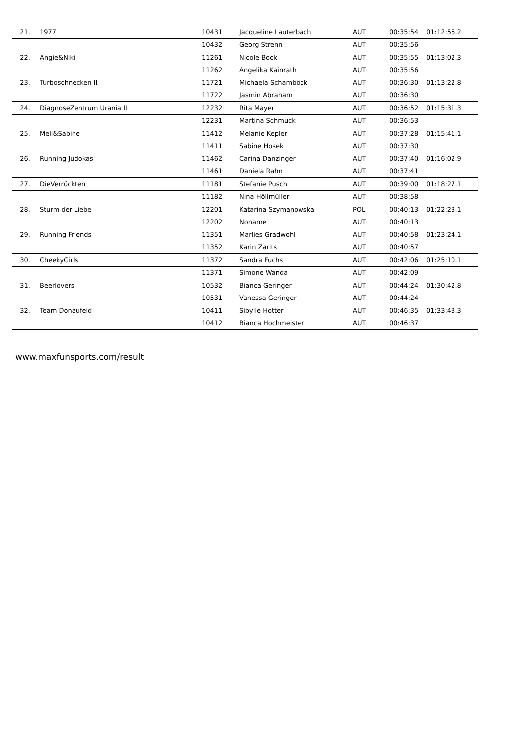| 21. | 1977 | 10431 | Jacqueline Lauterbach | AUT | 00:35:54 | 01:12:56.2 |
| | | 10432 | Georg Strenn | AUT | 00:35:56 | |
| 22. | Angie&Niki | 11261 | Nicole Bock | AUT | 00:35:55 | 01:13:02.3 |
| | | 11262 | Angelika Kainrath | AUT | 00:35:56 | |
| 23. | Turboschnecken II | 11721 | Michaela Schamböck | AUT | 00:36:30 | 01:13:22.8 |
| | | 11722 | Jasmin Abraham | AUT | 00:36:30 | |
| 24. | DiagnoseZentrum Urania II | 12232 | Rita Mayer | AUT | 00:36:52 | 01:15:31.3 |
| | | 12231 | Martina Schmuck | AUT | 00:36:53 | |
| 25. | Meli&Sabine | 11412 | Melanie Kepler | AUT | 00:37:28 | 01:15:41.1 |
| | | 11411 | Sabine Hosek | AUT | 00:37:30 | |
| 26. | Running Judokas | 11462 | Carina Danzinger | AUT | 00:37:40 | 01:16:02.9 |
| | | 11461 | Daniela Rahn | AUT | 00:37:41 | |
| 27. | DieVerrückten | 11181 | Stefanie Pusch | AUT | 00:39:00 | 01:18:27.1 |
| | | 11182 | Nina Höllmüller | AUT | 00:38:58 | |
| 28. | Sturm der Liebe | 12201 | Katarina Szymanowska | POL | 00:40:13 | 01:22:23.1 |
| | | 12202 | Noname | AUT | 00:40:13 | |
| 29. | Running Friends | 11351 | Marlies Gradwohl | AUT | 00:40:58 | 01:23:24.1 |
| | | 11352 | Karin Zarits | AUT | 00:40:57 | |
| 30. | CheekyGirls | 11372 | Sandra Fuchs | AUT | 00:42:06 | 01:25:10.1 |
| | | 11371 | Simone Wanda | AUT | 00:42:09 | |
| 31. | Beerlovers | 10532 | Bianca Geringer | AUT | 00:44:24 | 01:30:42.8 |
| | | 10531 | Vanessa Geringer | AUT | 00:44:24 | |
| 32. | Team Donaufeld | 10411 | Sibylle Hotter | AUT | 00:46:35 | 01:33:43.3 |
| | | 10412 | Bianca Hochmeister | AUT | 00:46:37 | |
www.maxfunsports.com/result